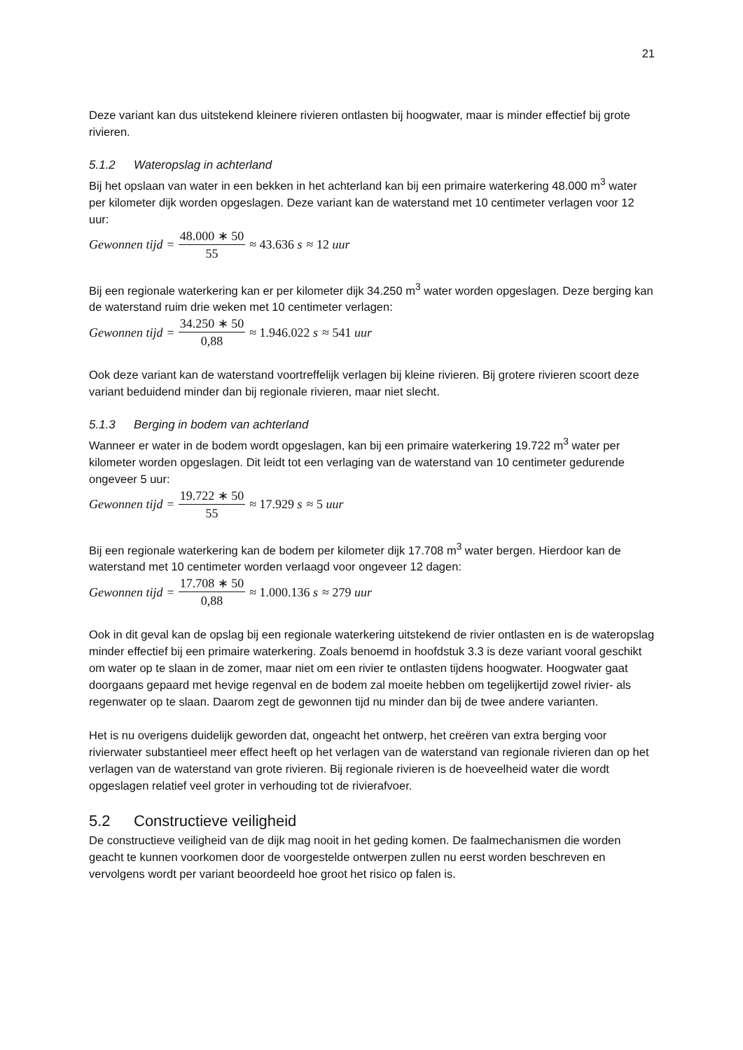21
Deze variant kan dus uitstekend kleinere rivieren ontlasten bij hoogwater, maar is minder effectief bij grote rivieren.
5.1.2 Wateropslag in achterland
Bij het opslaan van water in een bekken in het achterland kan bij een primaire waterkering 48.000 m<sup>3</sup> water per kilometer dijk worden opgeslagen. Deze variant kan de waterstand met 10 centimeter verlagen voor 12 uur:
Gewonnen tijd = 48.000 ∗ 50 55 ≈ 43.636 s ≈ 12 uur
Bij een regionale waterkering kan er per kilometer dijk 34.250 m<sup>3</sup> water worden opgeslagen. Deze berging kan de waterstand ruim drie weken met 10 centimeter verlagen:
Gewonnen tijd = 34.250 ∗ 50 0,88 ≈ 1.946.022 s ≈ 541 uur
Ook deze variant kan de waterstand voortreffelijk verlagen bij kleine rivieren. Bij grotere rivieren scoort deze variant beduidend minder dan bij regionale rivieren, maar niet slecht.
5.1.3 Berging in bodem van achterland
Wanneer er water in de bodem wordt opgeslagen, kan bij een primaire waterkering 19.722 m<sup>3</sup> water per kilometer worden opgeslagen. Dit leidt tot een verlaging van de waterstand van 10 centimeter gedurende ongeveer 5 uur:
Gewonnen tijd = 19.722 ∗ 50 55 ≈ 17.929 s ≈ 5 uur
Bij een regionale waterkering kan de bodem per kilometer dijk 17.708 m<sup>3</sup> water bergen. Hierdoor kan de waterstand met 10 centimeter worden verlaagd voor ongeveer 12 dagen:
Gewonnen tijd = 17.708 ∗ 50 0,88 ≈ 1.000.136 s ≈ 279 uur
Ook in dit geval kan de opslag bij een regionale waterkering uitstekend de rivier ontlasten en is de wateropslag minder effectief bij een primaire waterkering. Zoals benoemd in hoofdstuk 3.3 is deze variant vooral geschikt om water op te slaan in de zomer, maar niet om een rivier te ontlasten tijdens hoogwater. Hoogwater gaat doorgaans gepaard met hevige regenval en de bodem zal moeite hebben om tegelijkertijd zowel rivier- als regenwater op te slaan. Daarom zegt de gewonnen tijd nu minder dan bij de twee andere varianten.
Het is nu overigens duidelijk geworden dat, ongeacht het ontwerp, het creëren van extra berging voor rivierwater substantieel meer effect heeft op het verlagen van de waterstand van regionale rivieren dan op het verlagen van de waterstand van grote rivieren. Bij regionale rivieren is de hoeveelheid water die wordt opgeslagen relatief veel groter in verhouding tot de rivierafvoer.
5.2 Constructieve veiligheid
De constructieve veiligheid van de dijk mag nooit in het geding komen. De faalmechanismen die worden geacht te kunnen voorkomen door de voorgestelde ontwerpen zullen nu eerst worden beschreven en vervolgens wordt per variant beoordeeld hoe groot het risico op falen is.